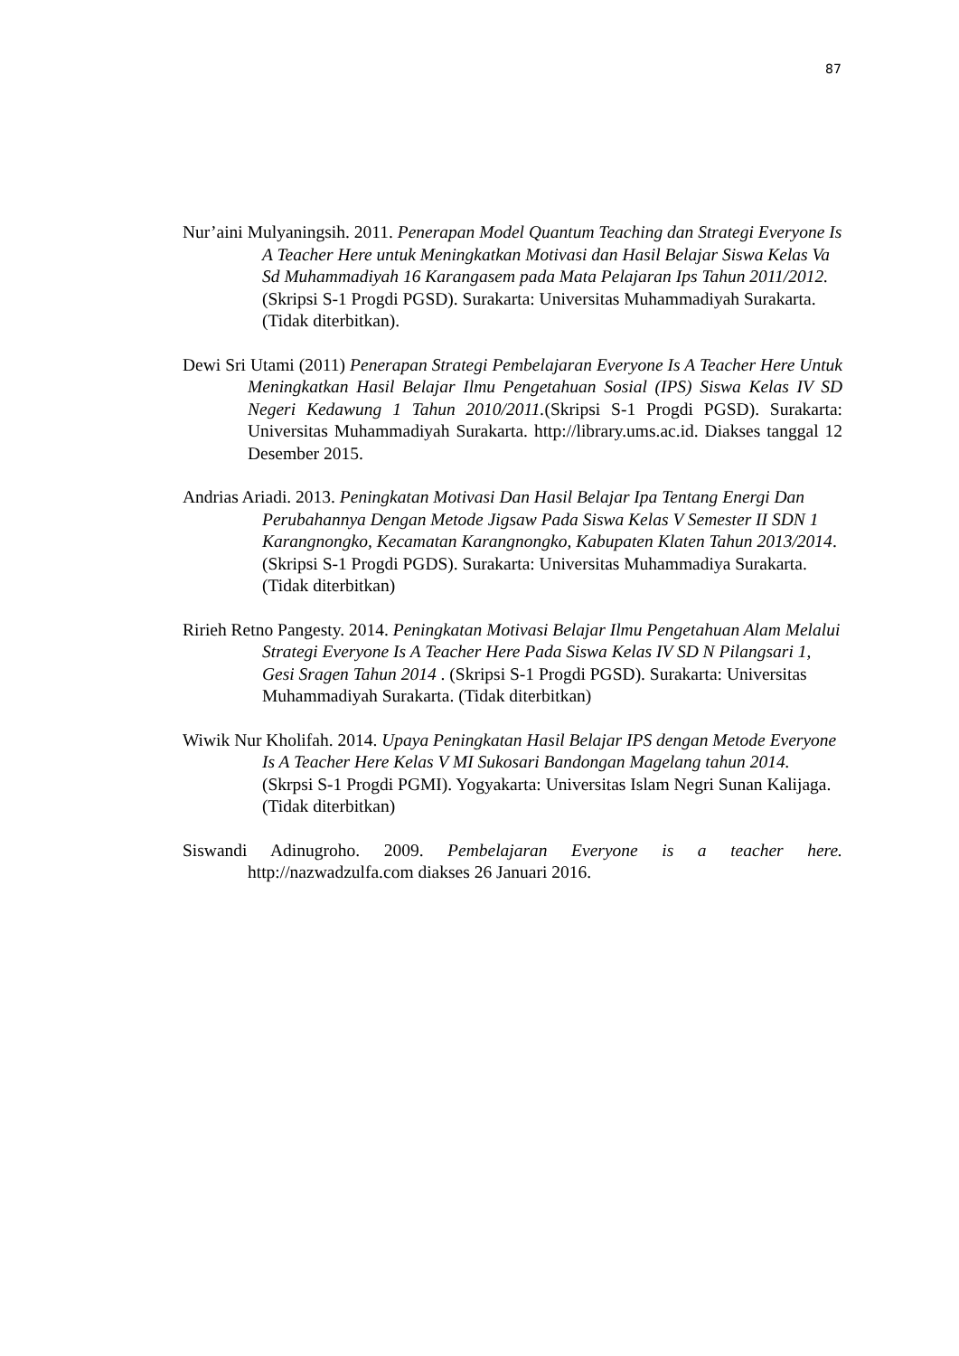87
Nur’aini Mulyaningsih. 2011. Penerapan Model Quantum Teaching dan Strategi Everyone Is A Teacher Here untuk Meningkatkan Motivasi dan Hasil Belajar Siswa Kelas Va Sd Muhammadiyah 16 Karangasem pada Mata Pelajaran Ips Tahun 2011/2012. (Skripsi S-1 Progdi PGSD). Surakarta: Universitas Muhammadiyah Surakarta. (Tidak diterbitkan).
Dewi Sri Utami (2011) Penerapan Strategi Pembelajaran Everyone Is A Teacher Here Untuk Meningkatkan Hasil Belajar Ilmu Pengetahuan Sosial (IPS) Siswa Kelas IV SD Negeri Kedawung 1 Tahun 2010/2011.(Skripsi S-1 Progdi PGSD). Surakarta: Universitas Muhammadiyah Surakarta. http://library.ums.ac.id. Diakses tanggal 12 Desember 2015.
Andrias Ariadi. 2013. Peningkatan Motivasi Dan Hasil Belajar Ipa Tentang Energi Dan Perubahannya Dengan Metode Jigsaw Pada Siswa Kelas V Semester II SDN 1 Karangnongko, Kecamatan Karangnongko, Kabupaten Klaten Tahun 2013/2014. (Skripsi S-1 Progdi PGDS). Surakarta: Universitas Muhammadiya Surakarta. (Tidak diterbitkan)
Ririeh Retno Pangesty. 2014. Peningkatan Motivasi Belajar Ilmu Pengetahuan Alam Melalui Strategi Everyone Is A Teacher Here Pada Siswa Kelas IV SD N Pilangsari 1, Gesi Sragen Tahun 2014 . (Skripsi S-1 Progdi PGSD). Surakarta: Universitas Muhammadiyah Surakarta. (Tidak diterbitkan)
Wiwik Nur Kholifah. 2014. Upaya Peningkatan Hasil Belajar IPS dengan Metode Everyone Is A Teacher Here Kelas V MI Sukosari Bandongan Magelang tahun 2014. (Skrpsi S-1 Progdi PGMI). Yogyakarta: Universitas Islam Negri Sunan Kalijaga. (Tidak diterbitkan)
Siswandi Adinugroho. 2009. Pembelajaran Everyone is a teacher here. http://nazwadzulfa.com diakses 26 Januari 2016.